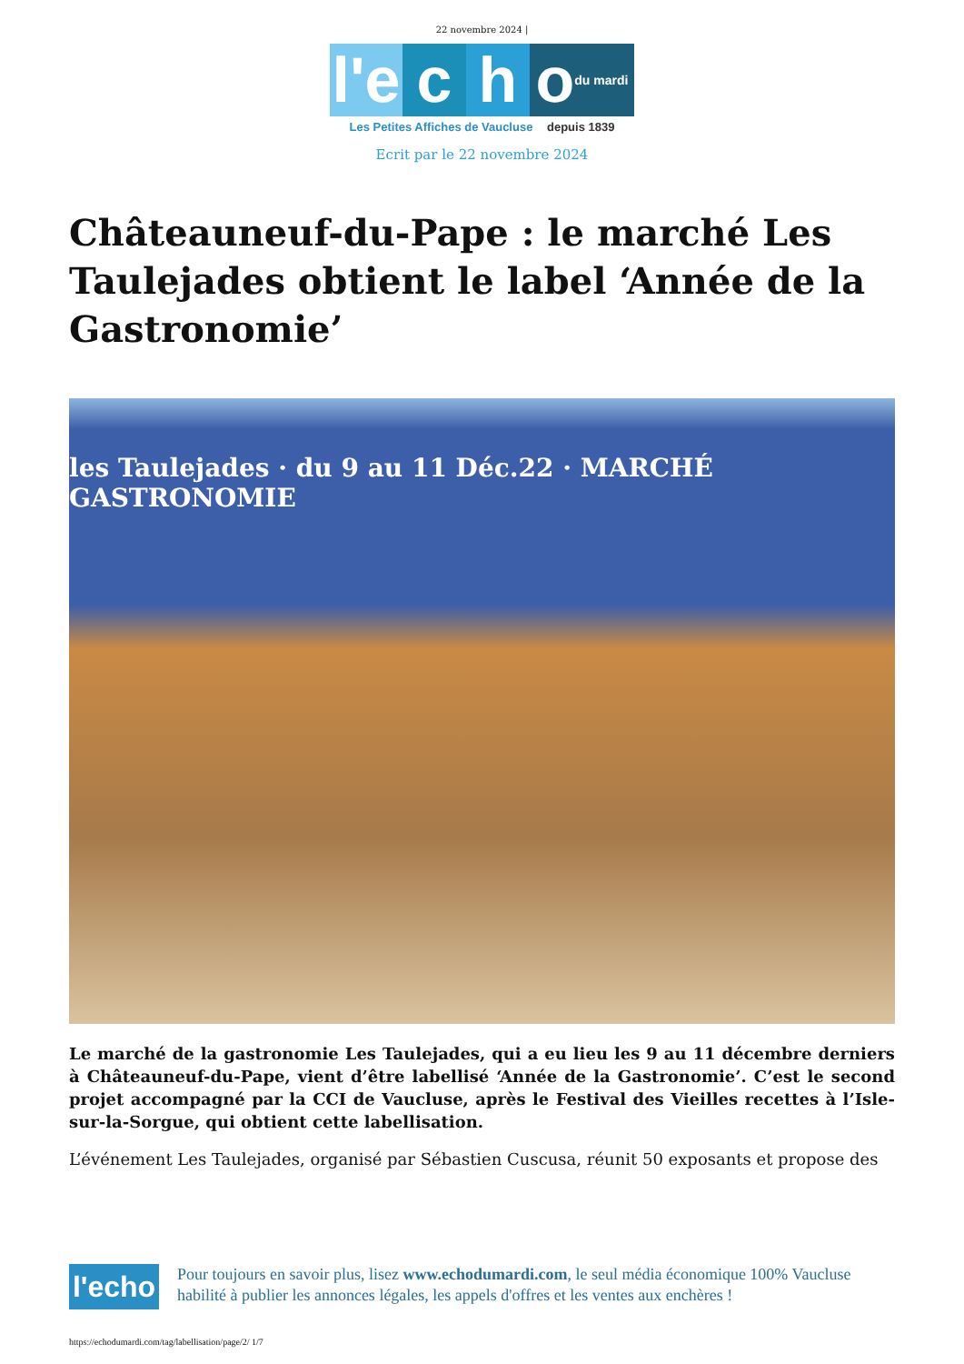22 novembre 2024 |
l'e
c
h
o du mardi
Les Petites Affiches de Vaucluse depuis 1839
Ecrit par le 22 novembre 2024
Châteauneuf-du-Pape : le marché Les Taulejades obtient le label ‘Année de la Gastronomie’
les Taulejades · du 9 au 11 Déc.22 · MARCHÉ GASTRONOMIE
Le marché de la gastronomie Les Taulejades, qui a eu lieu les 9 au 11 décembre derniers à Châteauneuf-du-Pape, vient d’être labellisé ‘Année de la Gastronomie’. C’est le second projet accompagné par la CCI de Vaucluse, après le Festival des Vieilles recettes à l’Isle-sur-la-Sorgue, qui obtient cette labellisation.
L’événement Les Taulejades, organisé par Sébastien Cuscusa, réunit 50 exposants et propose des
l'echo
Pour toujours en savoir plus, lisez www.echodumardi.com, le seul média économique 100% Vaucluse habilité à publier les annonces légales, les appels d'offres et les ventes aux enchères !
https://echodumardi.com/tag/labellisation/page/2/ 1/7